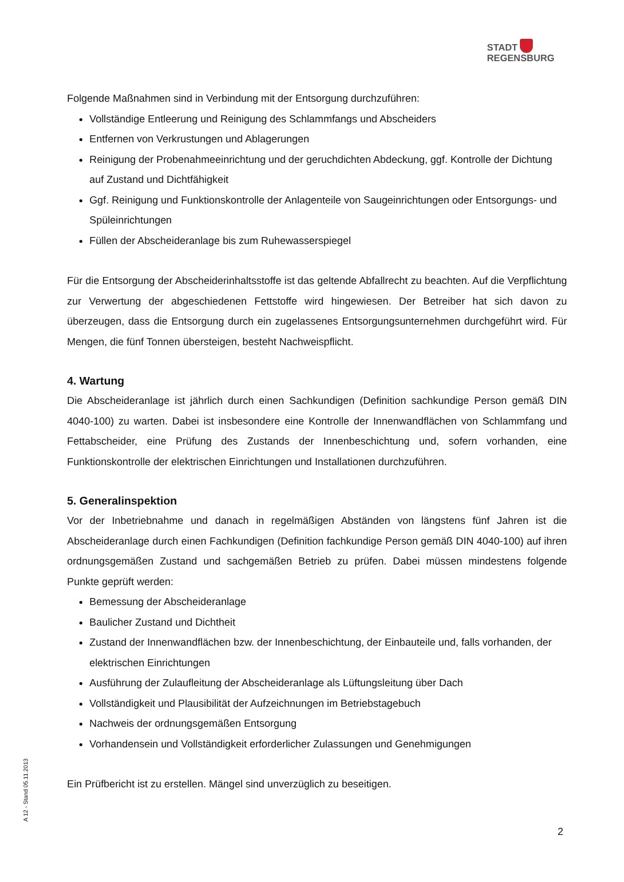STADT
REGENSBURG
Folgende Maßnahmen sind in Verbindung mit der Entsorgung durchzuführen:
Vollständige Entleerung und Reinigung des Schlammfangs und Abscheiders
Entfernen von Verkrustungen und Ablagerungen
Reinigung der Probenahmeeinrichtung und der geruchdichten Abdeckung, ggf. Kontrolle der Dichtung auf Zustand und Dichtfähigkeit
Ggf. Reinigung und Funktionskontrolle der Anlagenteile von Saugeinrichtungen oder Entsorgungs- und Spüleinrichtungen
Füllen der Abscheideranlage bis zum Ruhewasserspiegel
Für die Entsorgung der Abscheiderinhaltsstoffe ist das geltende Abfallrecht zu beachten. Auf die Verpflichtung zur Verwertung der abgeschiedenen Fettstoffe wird hingewiesen. Der Betreiber hat sich davon zu überzeugen, dass die Entsorgung durch ein zugelassenes Entsorgungsunternehmen durchgeführt wird. Für Mengen, die fünf Tonnen übersteigen, besteht Nachweispflicht.
4. Wartung
Die Abscheideranlage ist jährlich durch einen Sachkundigen (Definition sachkundige Person gemäß DIN 4040-100) zu warten. Dabei ist insbesondere eine Kontrolle der Innenwandflächen von Schlammfang und Fettabscheider, eine Prüfung des Zustands der Innenbeschichtung und, sofern vorhanden, eine Funktionskontrolle der elektrischen Einrichtungen und Installationen durchzuführen.
5. Generalinspektion
Vor der Inbetriebnahme und danach in regelmäßigen Abständen von längstens fünf Jahren ist die Abscheideranlage durch einen Fachkundigen (Definition fachkundige Person gemäß DIN 4040-100) auf ihren ordnungsgemäßen Zustand und sachgemäßen Betrieb zu prüfen. Dabei müssen mindestens folgende Punkte geprüft werden:
Bemessung der Abscheideranlage
Baulicher Zustand und Dichtheit
Zustand der Innenwandflächen bzw. der Innenbeschichtung, der Einbauteile und, falls vorhanden, der elektrischen Einrichtungen
Ausführung der Zulaufleitung der Abscheideranlage als Lüftungsleitung über Dach
Vollständigkeit und Plausibilität der Aufzeichnungen im Betriebstagebuch
Nachweis der ordnungsgemäßen Entsorgung
Vorhandensein und Vollständigkeit erforderlicher Zulassungen und Genehmigungen
Ein Prüfbericht ist zu erstellen. Mängel sind unverzüglich zu beseitigen.
A 12 - Stand 05.11.2013
2